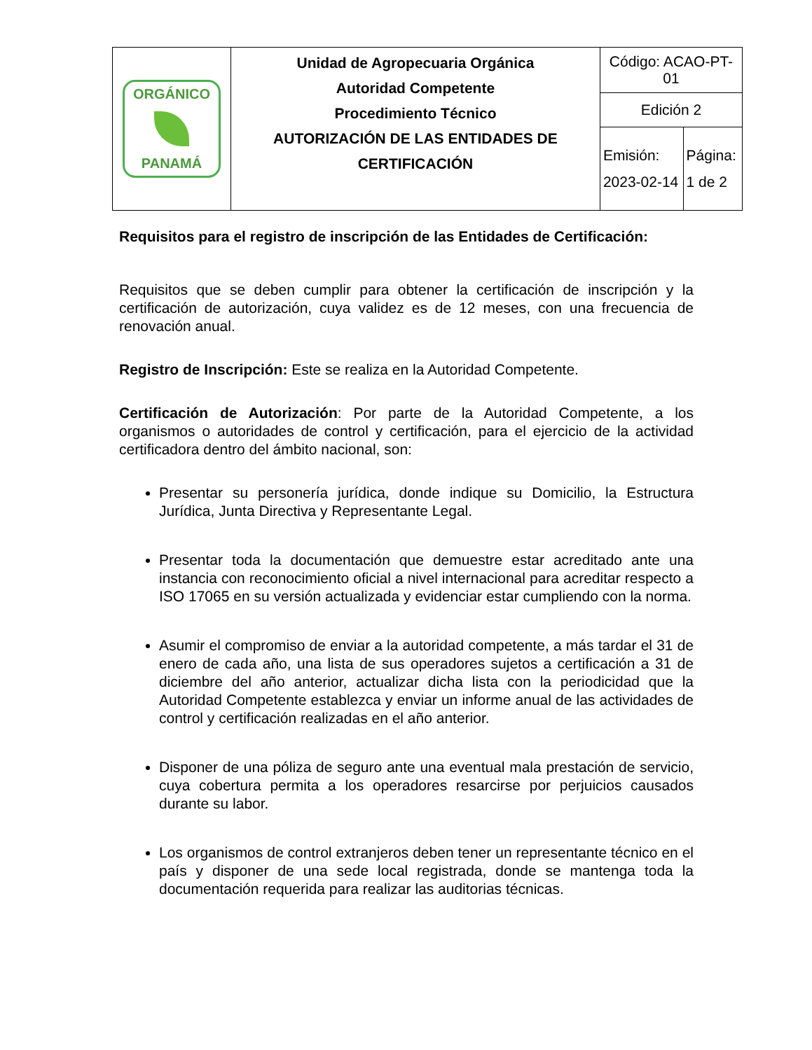| ORGÁNICO PANAMÁ | Unidad de Agropecuaria Orgánica Autoridad Competente Procedimiento Técnico AUTORIZACIÓN DE LAS ENTIDADES DE CERTIFICACIÓN | Código: ACAO-PT-01 | |
| | | Edición 2 | |
| | | Emisión: 2023-02-14 | Página: 1 de 2 |
Requisitos para el registro de inscripción de las Entidades de Certificación:
Requisitos que se deben cumplir para obtener la certificación de inscripción y la certificación de autorización, cuya validez es de 12 meses, con una frecuencia de renovación anual.
Registro de Inscripción: Este se realiza en la Autoridad Competente.
Certificación de Autorización: Por parte de la Autoridad Competente, a los organismos o autoridades de control y certificación, para el ejercicio de la actividad certificadora dentro del ámbito nacional, son:
Presentar su personería jurídica, donde indique su Domicilio, la Estructura Jurídica, Junta Directiva y Representante Legal.
Presentar toda la documentación que demuestre estar acreditado ante una instancia con reconocimiento oficial a nivel internacional para acreditar respecto a ISO 17065 en su versión actualizada y evidenciar estar cumpliendo con la norma.
Asumir el compromiso de enviar a la autoridad competente, a más tardar el 31 de enero de cada año, una lista de sus operadores sujetos a certificación a 31 de diciembre del año anterior, actualizar dicha lista con la periodicidad que la Autoridad Competente establezca y enviar un informe anual de las actividades de control y certificación realizadas en el año anterior.
Disponer de una póliza de seguro ante una eventual mala prestación de servicio, cuya cobertura permita a los operadores resarcirse por perjuicios causados durante su labor.
Los organismos de control extranjeros deben tener un representante técnico en el país y disponer de una sede local registrada, donde se mantenga toda la documentación requerida para realizar las auditorias técnicas.